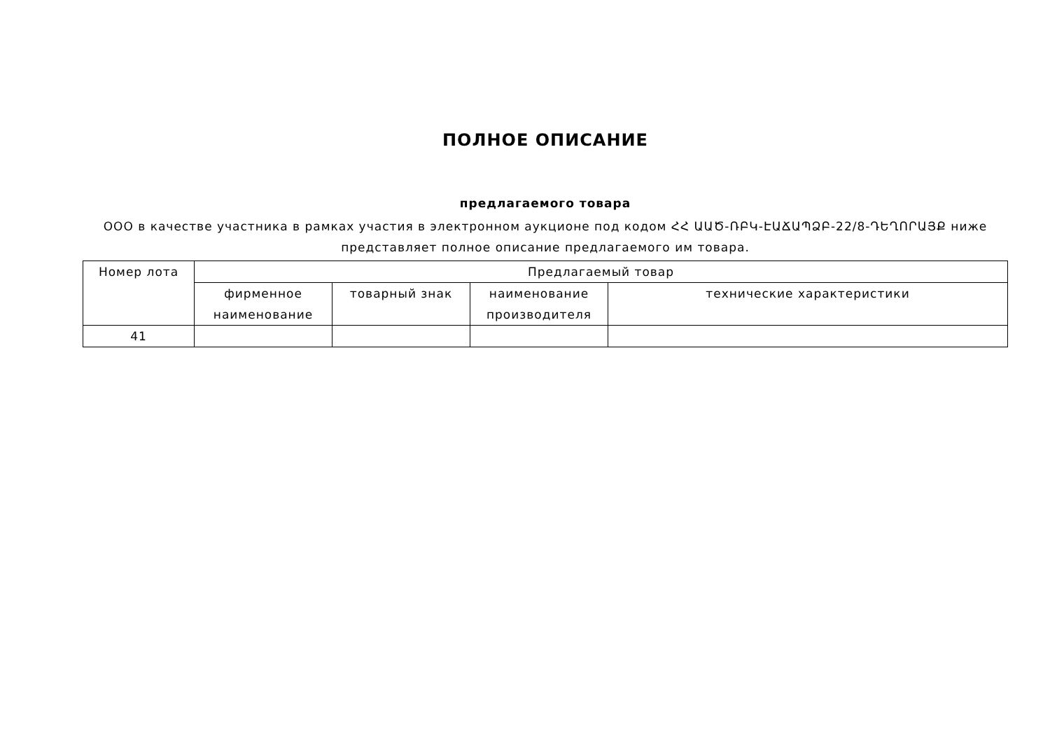ПОЛНОЕ ОПИСАНИЕ
предлагаемого товара
ООО в качестве участника в рамках участия в электронном аукционе под кодом ՀՀ ԱԱԾ-ՌԲԿ-ԷԱՃԱՊՁԲ-22/8-ԴԵՂՈՐԱՅՔ ниже представляет полное описание предлагаемого им товара.
| Номер лота | Предлагаемый товар | | | |
| --- | --- | --- | --- | --- |
| | фирменное наименование | товарный знак | наименование производителя | технические характеристики |
| 41 | | | | |